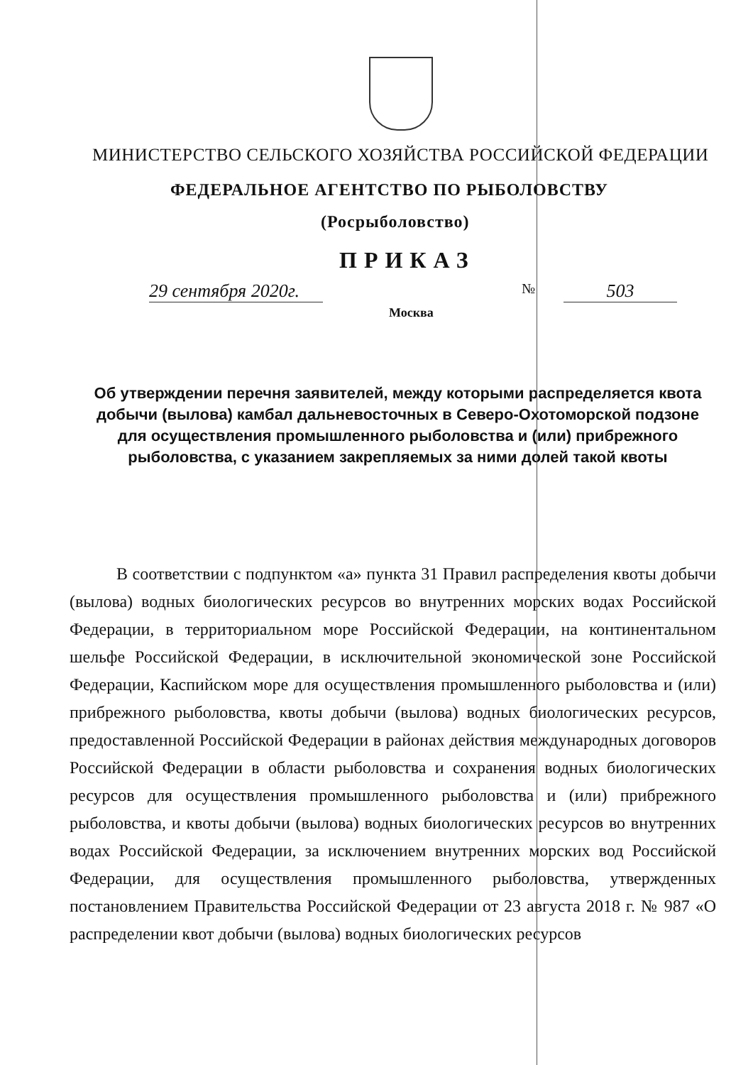МИНИСТЕРСТВО СЕЛЬСКОГО ХОЗЯЙСТВА РОССИЙСКОЙ ФЕДЕРАЦИИ
ФЕДЕРАЛЬНОЕ АГЕНТСТВО ПО РЫБОЛОВСТВУ
(Росрыболовство)
ПРИКАЗ
29 сентября 2020г. № 503
Москва
Об утверждении перечня заявителей, между которыми распределяется квота добычи (вылова) камбал дальневосточных в Северо-Охотоморской подзоне для осуществления промышленного рыболовства и (или) прибрежного рыболовства, с указанием закрепляемых за ними долей такой квоты
В соответствии с подпунктом «а» пункта 31 Правил распределения квоты добычи (вылова) водных биологических ресурсов во внутренних морских водах Российской Федерации, в территориальном море Российской Федерации, на континентальном шельфе Российской Федерации, в исключительной экономической зоне Российской Федерации, Каспийском море для осуществления промышленного рыболовства и (или) прибрежного рыболовства, квоты добычи (вылова) водных биологических ресурсов, предоставленной Российской Федерации в районах действия международных договоров Российской Федерации в области рыболовства и сохранения водных биологических ресурсов для осуществления промышленного рыболовства и (или) прибрежного рыболовства, и квоты добычи (вылова) водных биологических ресурсов во внутренних водах Российской Федерации, за исключением внутренних морских вод Российской Федерации, для осуществления промышленного рыболовства, утвержденных постановлением Правительства Российской Федерации от 23 августа 2018 г. № 987 «О распределении квот добычи (вылова) водных биологических ресурсов